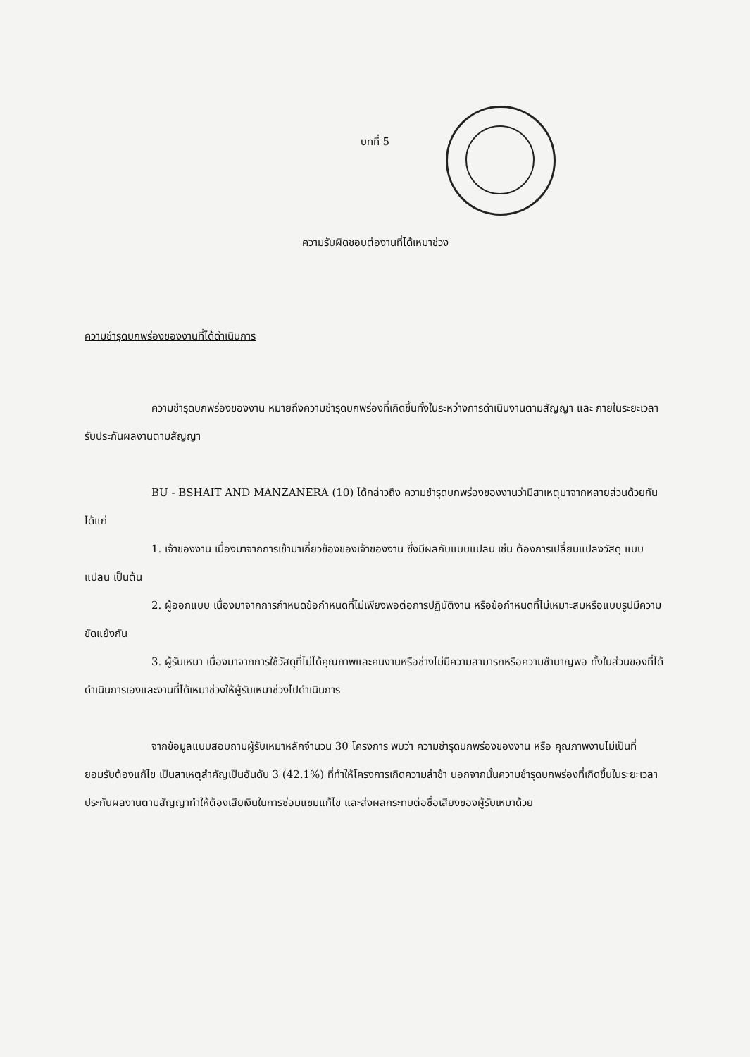บทที่ 5
ความรับผิดชอบต่องานที่ได้เหมาช่วง
ความชำรุดบกพร่องของงานที่ได้ดำเนินการ
ความชำรุดบกพร่องของงาน หมายถึงความชำรุดบกพร่องที่เกิดขึ้นทั้งในระหว่างการดำเนินงานตามสัญญา และ ภายในระยะเวลารับประกันผลงานตามสัญญา
BU - BSHAIT AND MANZANERA (10) ได้กล่าวถึง ความชำรุดบกพร่องของงานว่ามีสาเหตุมาจากหลายส่วนด้วยกัน ได้แก่
1. เจ้าของงาน เนื่องมาจากการเข้ามาเกี่ยวข้องของเจ้าของงาน ซึ่งมีผลกับแบบแปลน เช่น ต้องการเปลี่ยนแปลงวัสดุ แบบแปลน เป็นต้น
2. ผู้ออกแบบ เนื่องมาจากการกำหนดข้อกำหนดที่ไม่เพียงพอต่อการปฏิบัติงาน หรือข้อกำหนดที่ไม่เหมาะสมหรือแบบรูปมีความขัดแย้งกัน
3. ผู้รับเหมา เนื่องมาจากการใช้วัสดุที่ไม่ได้คุณภาพและคนงานหรือช่างไม่มีความสามารถหรือความชำนาญพอ ทั้งในส่วนของที่ได้ดำเนินการเองและงานที่ได้เหมาช่วงให้ผู้รับเหมาช่วงไปดำเนินการ
จากข้อมูลแบบสอบถามผู้รับเหมาหลักจำนวน 30 โครงการ พบว่า ความชำรุดบกพร่องของงาน หรือ คุณภาพงานไม่เป็นที่ยอมรับต้องแก้ไข เป็นสาเหตุสำคัญเป็นอันดับ 3 (42.1%) ที่ทำให้โครงการเกิดความล่าช้า นอกจากนั้นความชำรุดบกพร่องที่เกิดขึ้นในระยะเวลาประกันผลงานตามสัญญาทำให้ต้องเสียเงินในการซ่อมแซมแก้ไข และส่งผลกระทบต่อชื่อเสียงของผู้รับเหมาด้วย